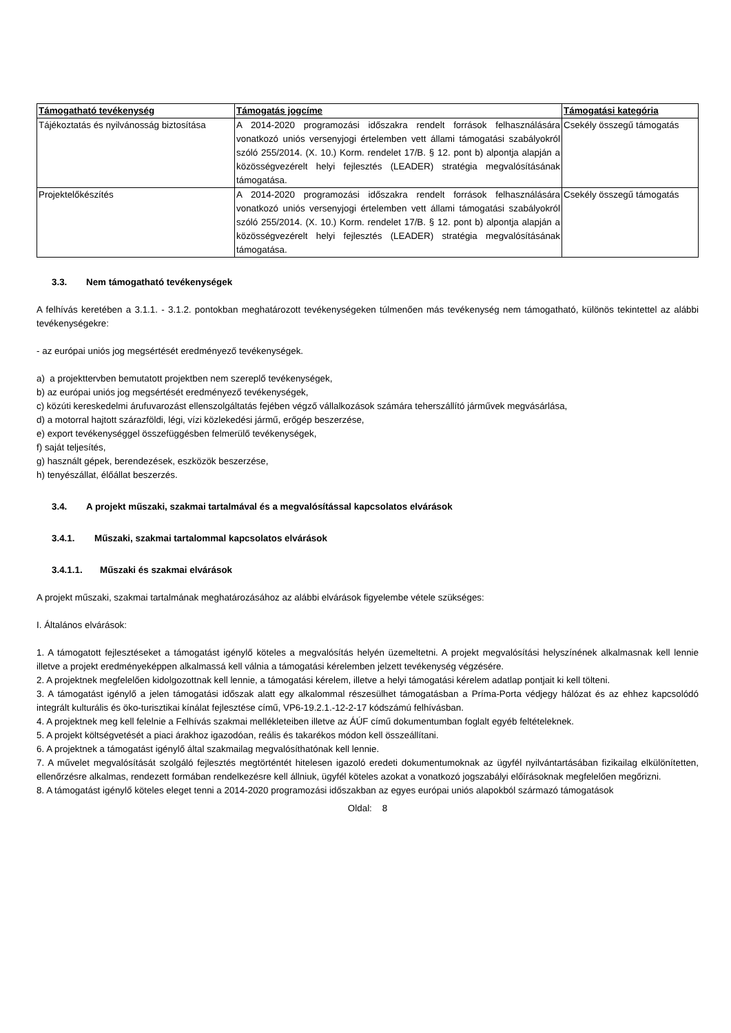| Támogatható tevékenység | Támogatás jogcíme | Támogatási kategória |
| --- | --- | --- |
| Tájékoztatás és nyilvánosság biztosítása | A 2014-2020 programozási időszakra rendelt források felhasználására vonatkozó uniós versenyjogi értelemben vett állami támogatási szabályokról szóló 255/2014. (X. 10.) Korm. rendelet 17/B. § 12. pont b) alpontja alapján a közösségvezérelt helyi fejlesztés (LEADER) stratégia megvalósításának támogatása. | Csekély összegű támogatás |
| Projektelőkészítés | A 2014-2020 programozási időszakra rendelt források felhasználására vonatkozó uniós versenyjogi értelemben vett állami támogatási szabályokról szóló 255/2014. (X. 10.) Korm. rendelet 17/B. § 12. pont b) alpontja alapján a közösségvezérelt helyi fejlesztés (LEADER) stratégia megvalósításának támogatása. | Csekély összegű támogatás |
3.3. Nem támogatható tevékenységek
A felhívás keretében a 3.1.1. - 3.1.2. pontokban meghatározott tevékenységeken túlmenően más tevékenység nem támogatható, különös tekintettel az alábbi tevékenységekre:
- az európai uniós jog megsértését eredményező tevékenységek.
a) a projekttervben bemutatott projektben nem szereplő tevékenységek,
b) az európai uniós jog megsértését eredményező tevékenységek,
c) közúti kereskedelmi árufuvarozást ellenszolgáltatás fejében végző vállalkozások számára teherszállító járművek megvásárlása,
d) a motorral hajtott szárazföldi, légi, vízi közlekedési jármű, erőgép beszerzése,
e) export tevékenységgel összefüggésben felmerülő tevékenységek,
f) saját teljesítés,
g) használt gépek, berendezések, eszközök beszerzése,
h) tenyészállat, élőállat beszerzés.
3.4. A projekt műszaki, szakmai tartalmával és a megvalósítással kapcsolatos elvárások
3.4.1. Műszaki, szakmai tartalommal kapcsolatos elvárások
3.4.1.1. Műszaki és szakmai elvárások
A projekt műszaki, szakmai tartalmának meghatározásához az alábbi elvárások figyelembe vétele szükséges:
I. Általános elvárások:
1. A támogatott fejlesztéseket a támogatást igénylő köteles a megvalósítás helyén üzemeltetni. A projekt megvalósítási helyszínének alkalmasnak kell lennie illetve a projekt eredményeképpen alkalmassá kell válnia a támogatási kérelemben jelzett tevékenység végzésére.
2. A projektnek megfelelően kidolgozottnak kell lennie, a támogatási kérelem, illetve a helyi támogatási kérelem adatlap pontjait ki kell tölteni.
3. A támogatást igénylő a jelen támogatási időszak alatt egy alkalommal részesülhet támogatásban a Príma-Porta védjegy hálózat és az ehhez kapcsolódó integrált kulturális és öko-turisztikai kínálat fejlesztése című, VP6-19.2.1.-12-2-17 kódszámú felhívásban.
4. A projektnek meg kell felelnie a Felhívás szakmai mellékleteiben illetve az ÁÚF című dokumentumban foglalt egyéb feltételeknek.
5. A projekt költségvetését a piaci árakhoz igazodóan, reális és takarékos módon kell összeállítani.
6. A projektnek a támogatást igénylő által szakmailag megvalósíthatónak kell lennie.
7. A művelet megvalósítását szolgáló fejlesztés megtörténtét hitelesen igazoló eredeti dokumentumoknak az ügyfél nyilvántartásában fizikailag elkülönítetten, ellenőrzésre alkalmas, rendezett formában rendelkezésre kell állniuk, ügyfél köteles azokat a vonatkozó jogszabályi előírásoknak megfelelően megőrizni.
8. A támogatást igénylő köteles eleget tenni a 2014-2020 programozási időszakban az egyes európai uniós alapokból származó támogatások
Oldal: 8